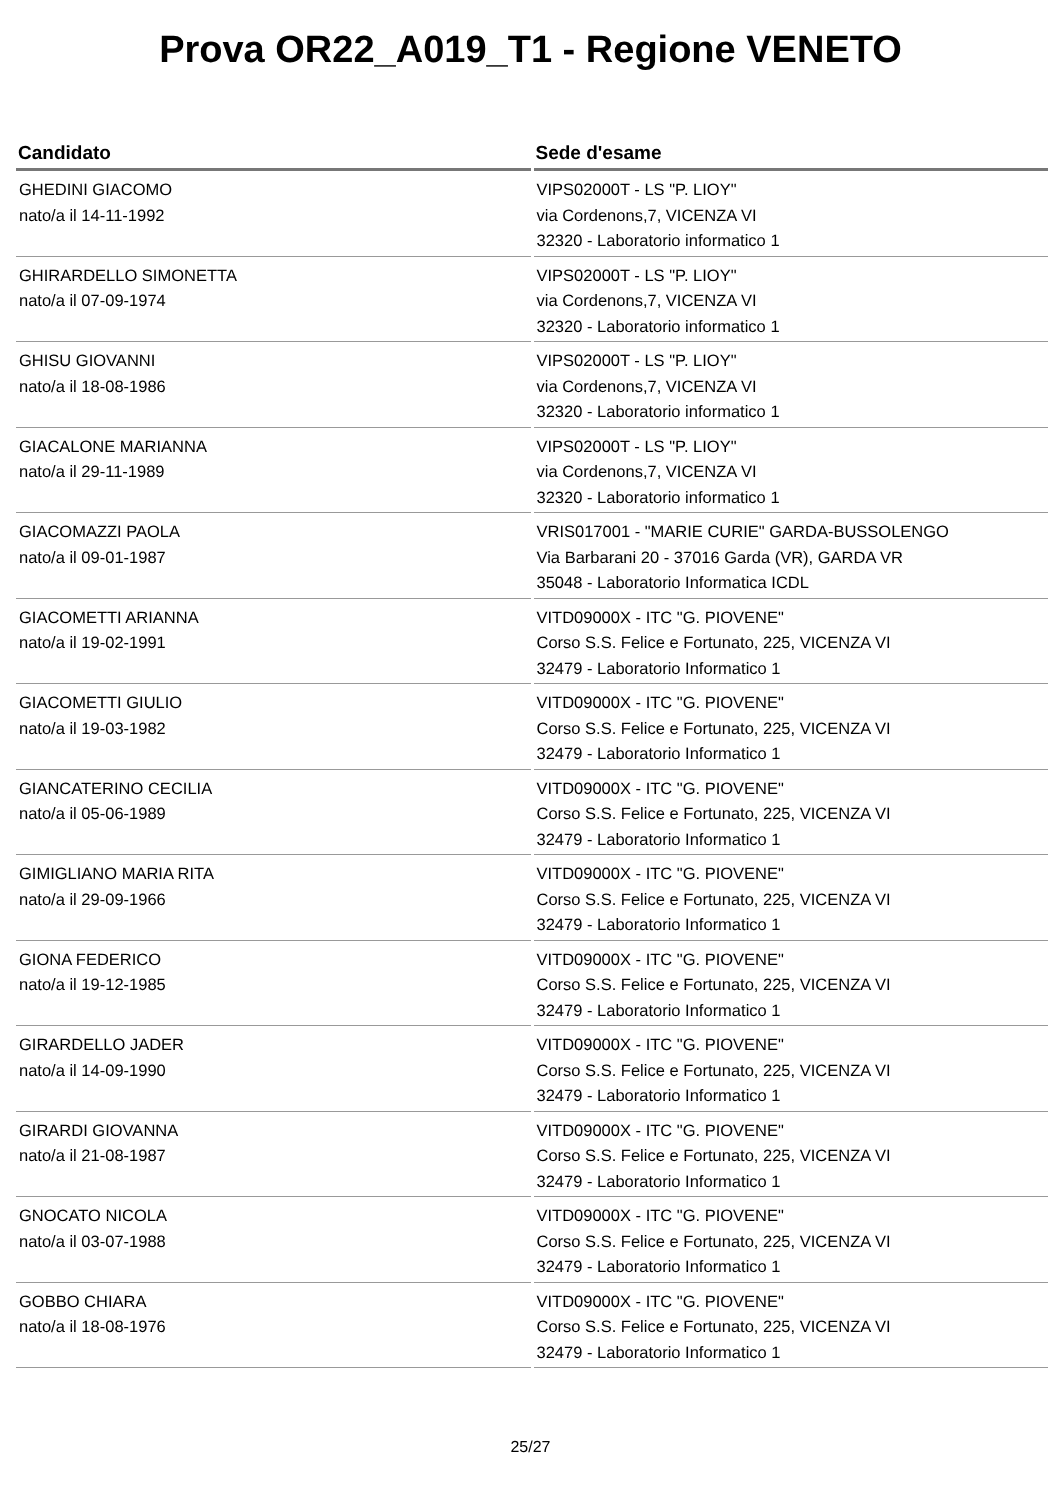Prova OR22_A019_T1 - Regione VENETO
| Candidato | Sede d'esame |
| --- | --- |
| GHEDINI GIACOMO nato/a il 14-11-1992 | VIPS02000T - LS "P. LIOY" via Cordenons,7, VICENZA VI 32320 - Laboratorio informatico 1 |
| GHIRARDELLO SIMONETTA nato/a il 07-09-1974 | VIPS02000T - LS "P. LIOY" via Cordenons,7, VICENZA VI 32320 - Laboratorio informatico 1 |
| GHISU GIOVANNI nato/a il 18-08-1986 | VIPS02000T - LS "P. LIOY" via Cordenons,7, VICENZA VI 32320 - Laboratorio informatico 1 |
| GIACALONE MARIANNA nato/a il 29-11-1989 | VIPS02000T - LS "P. LIOY" via Cordenons,7, VICENZA VI 32320 - Laboratorio informatico 1 |
| GIACOMAZZI PAOLA nato/a il 09-01-1987 | VRIS017001 - "MARIE CURIE" GARDA-BUSSOLENGO Via Barbarani 20 - 37016 Garda (VR), GARDA VR 35048 - Laboratorio Informatica ICDL |
| GIACOMETTI ARIANNA nato/a il 19-02-1991 | VITD09000X - ITC "G. PIOVENE" Corso S.S. Felice e Fortunato, 225, VICENZA VI 32479 - Laboratorio Informatico 1 |
| GIACOMETTI GIULIO nato/a il 19-03-1982 | VITD09000X - ITC "G. PIOVENE" Corso S.S. Felice e Fortunato, 225, VICENZA VI 32479 - Laboratorio Informatico 1 |
| GIANCATERINO CECILIA nato/a il 05-06-1989 | VITD09000X - ITC "G. PIOVENE" Corso S.S. Felice e Fortunato, 225, VICENZA VI 32479 - Laboratorio Informatico 1 |
| GIMIGLIANO MARIA RITA nato/a il 29-09-1966 | VITD09000X - ITC "G. PIOVENE" Corso S.S. Felice e Fortunato, 225, VICENZA VI 32479 - Laboratorio Informatico 1 |
| GIONA FEDERICO nato/a il 19-12-1985 | VITD09000X - ITC "G. PIOVENE" Corso S.S. Felice e Fortunato, 225, VICENZA VI 32479 - Laboratorio Informatico 1 |
| GIRARDELLO JADER nato/a il 14-09-1990 | VITD09000X - ITC "G. PIOVENE" Corso S.S. Felice e Fortunato, 225, VICENZA VI 32479 - Laboratorio Informatico 1 |
| GIRARDI GIOVANNA nato/a il 21-08-1987 | VITD09000X - ITC "G. PIOVENE" Corso S.S. Felice e Fortunato, 225, VICENZA VI 32479 - Laboratorio Informatico 1 |
| GNOCATO NICOLA nato/a il 03-07-1988 | VITD09000X - ITC "G. PIOVENE" Corso S.S. Felice e Fortunato, 225, VICENZA VI 32479 - Laboratorio Informatico 1 |
| GOBBO CHIARA nato/a il 18-08-1976 | VITD09000X - ITC "G. PIOVENE" Corso S.S. Felice e Fortunato, 225, VICENZA VI 32479 - Laboratorio Informatico 1 |
25/27